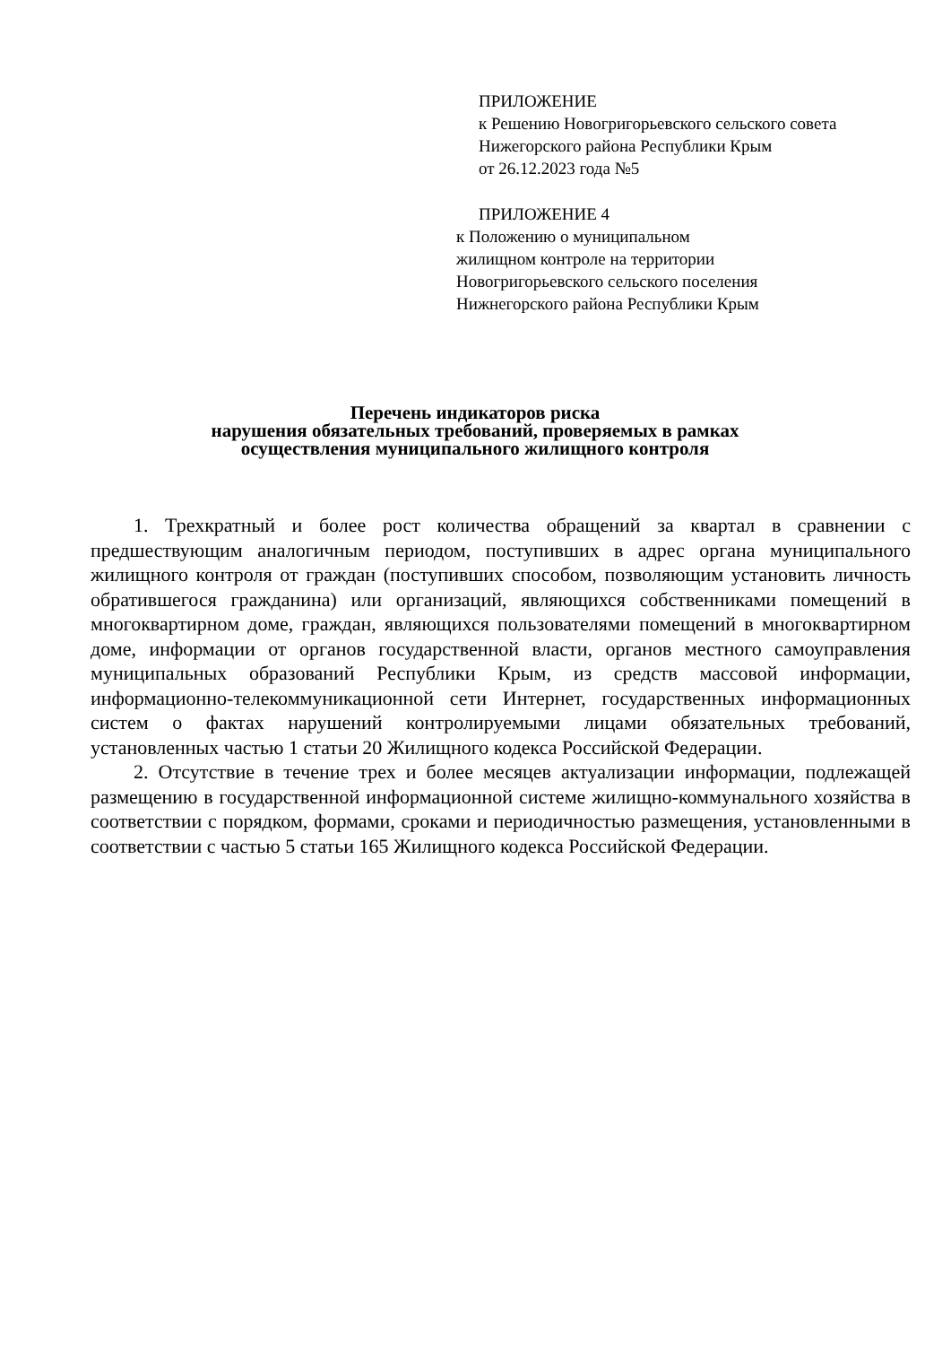ПРИЛОЖЕНИЕ
к Решению Новогригорьевского сельского совета
Нижегорского района Республики Крым
от 26.12.2023 года №5
ПРИЛОЖЕНИЕ 4
к Положению о муниципальном
жилищном контроле на территории
Новогригорьевского сельского поселения
Нижнегорского района Республики Крым
Перечень индикаторов риска
нарушения обязательных требований, проверяемых в рамках
осуществления муниципального жилищного контроля
1. Трехкратный и более рост количества обращений за квартал в сравнении с предшествующим аналогичным периодом, поступивших в адрес органа муниципального жилищного контроля от граждан (поступивших способом, позволяющим установить личность обратившегося гражданина) или организаций, являющихся собственниками помещений в многоквартирном доме, граждан, являющихся пользователями помещений в многоквартирном доме, информации от органов государственной власти, органов местного самоуправления муниципальных образований Республики Крым, из средств массовой информации, информационно-телекоммуникационной сети Интернет, государственных информационных систем о фактах нарушений контролируемыми лицами обязательных требований, установленных частью 1 статьи 20 Жилищного кодекса Российской Федерации.
2. Отсутствие в течение трех и более месяцев актуализации информации, подлежащей размещению в государственной информационной системе жилищно-коммунального хозяйства в соответствии с порядком, формами, сроками и периодичностью размещения, установленными в соответствии с частью 5 статьи 165 Жилищного кодекса Российской Федерации.